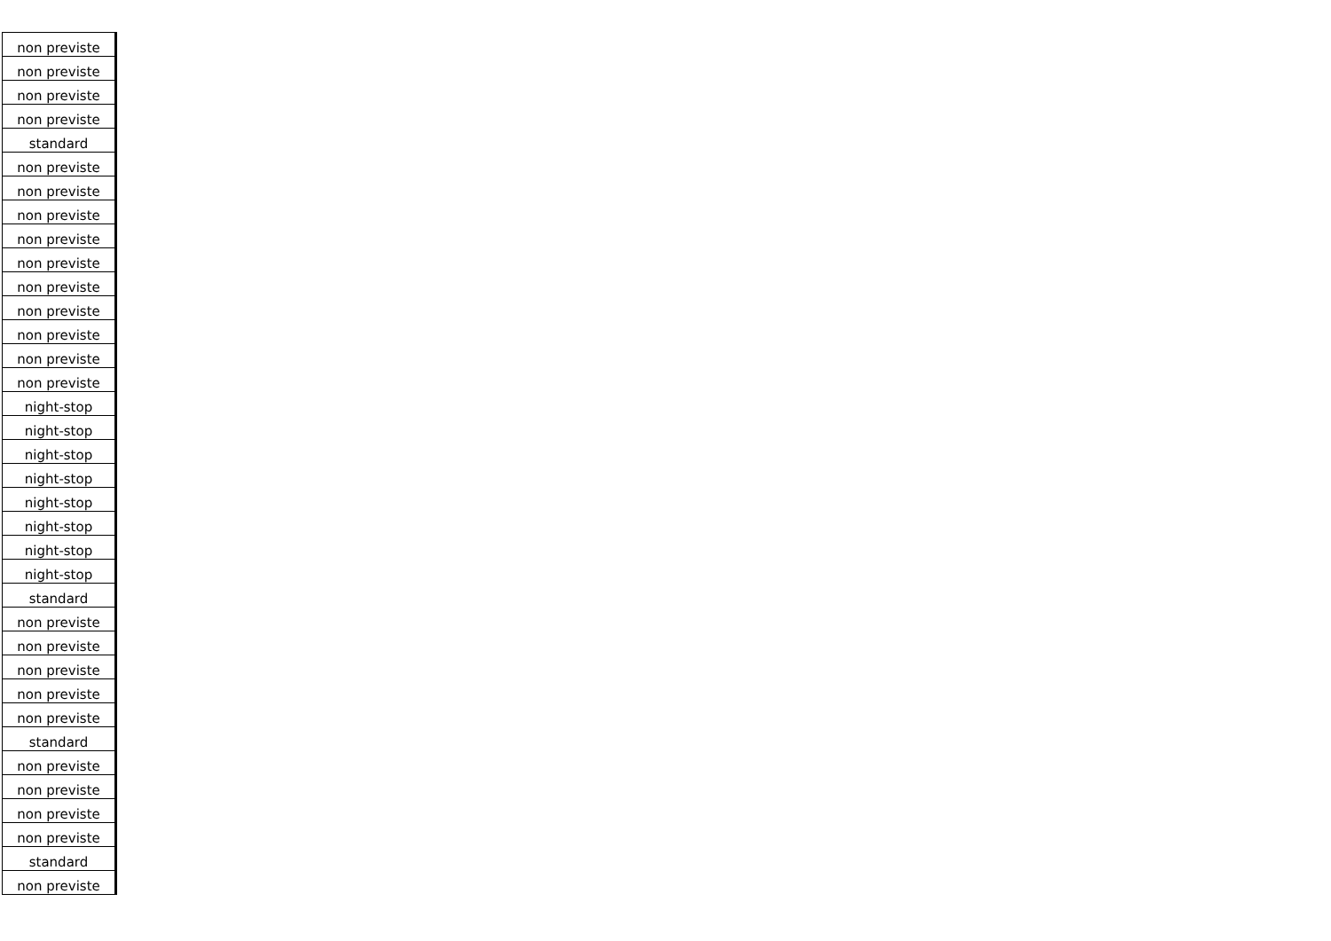| non previste |
| non previste |
| non previste |
| non previste |
| standard |
| non previste |
| non previste |
| non previste |
| non previste |
| non previste |
| non previste |
| non previste |
| non previste |
| non previste |
| non previste |
| night-stop |
| night-stop |
| night-stop |
| night-stop |
| night-stop |
| night-stop |
| night-stop |
| night-stop |
| standard |
| non previste |
| non previste |
| non previste |
| non previste |
| non previste |
| standard |
| non previste |
| non previste |
| non previste |
| non previste |
| standard |
| non previste |